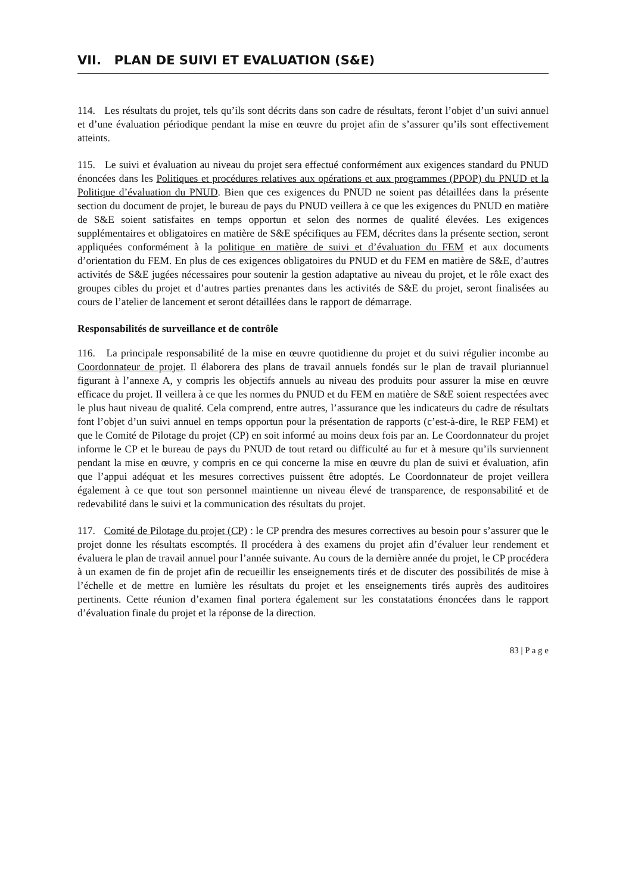VII. PLAN DE SUIVI ET EVALUATION (S&E)
114. Les résultats du projet, tels qu’ils sont décrits dans son cadre de résultats, feront l’objet d’un suivi annuel et d’une évaluation périodique pendant la mise en œuvre du projet afin de s’assurer qu’ils sont effectivement atteints.
115. Le suivi et évaluation au niveau du projet sera effectué conformément aux exigences standard du PNUD énoncées dans les Politiques et procédures relatives aux opérations et aux programmes (PPOP) du PNUD et la Politique d’évaluation du PNUD. Bien que ces exigences du PNUD ne soient pas détaillées dans la présente section du document de projet, le bureau de pays du PNUD veillera à ce que les exigences du PNUD en matière de S&E soient satisfaites en temps opportun et selon des normes de qualité élevées. Les exigences supplémentaires et obligatoires en matière de S&E spécifiques au FEM, décrites dans la présente section, seront appliquées conformément à la politique en matière de suivi et d’évaluation du FEM et aux documents d’orientation du FEM. En plus de ces exigences obligatoires du PNUD et du FEM en matière de S&E, d’autres activités de S&E jugées nécessaires pour soutenir la gestion adaptative au niveau du projet, et le rôle exact des groupes cibles du projet et d’autres parties prenantes dans les activités de S&E du projet, seront finalisées au cours de l’atelier de lancement et seront détaillées dans le rapport de démarrage.
Responsabilités de surveillance et de contrôle
116. La principale responsabilité de la mise en œuvre quotidienne du projet et du suivi régulier incombe au Coordonnateur de projet. Il élaborera des plans de travail annuels fondés sur le plan de travail pluriannuel figurant à l’annexe A, y compris les objectifs annuels au niveau des produits pour assurer la mise en œuvre efficace du projet. Il veillera à ce que les normes du PNUD et du FEM en matière de S&E soient respectées avec le plus haut niveau de qualité. Cela comprend, entre autres, l’assurance que les indicateurs du cadre de résultats font l’objet d’un suivi annuel en temps opportun pour la présentation de rapports (c’est-à-dire, le REP FEM) et que le Comité de Pilotage du projet (CP) en soit informé au moins deux fois par an. Le Coordonnateur du projet informe le CP et le bureau de pays du PNUD de tout retard ou difficulté au fur et à mesure qu’ils surviennent pendant la mise en œuvre, y compris en ce qui concerne la mise en œuvre du plan de suivi et évaluation, afin que l’appui adéquat et les mesures correctives puissent être adoptés. Le Coordonnateur de projet veillera également à ce que tout son personnel maintienne un niveau élevé de transparence, de responsabilité et de redevabilité dans le suivi et la communication des résultats du projet.
117. Comité de Pilotage du projet (CP) : le CP prendra des mesures correctives au besoin pour s’assurer que le projet donne les résultats escomptés. Il procédera à des examens du projet afin d’évaluer leur rendement et évaluera le plan de travail annuel pour l’année suivante. Au cours de la dernière année du projet, le CP procédera à un examen de fin de projet afin de recueillir les enseignements tirés et de discuter des possibilités de mise à l’échelle et de mettre en lumière les résultats du projet et les enseignements tirés auprès des auditoires pertinents. Cette réunion d’examen final portera également sur les constatations énoncées dans le rapport d’évaluation finale du projet et la réponse de la direction.
83 | P a g e